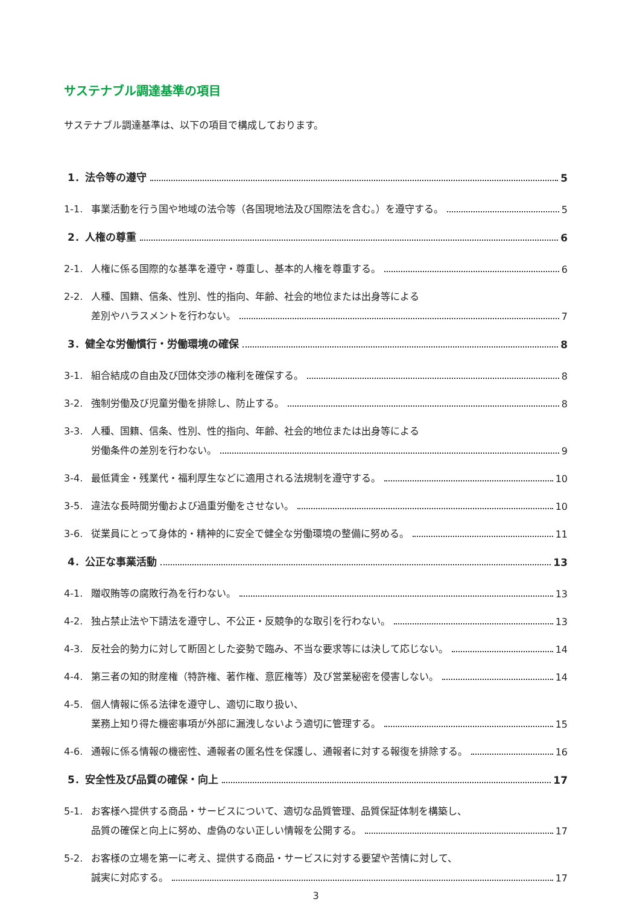サステナブル調達基準の項目
サステナブル調達基準は、以下の項目で構成しております。
1．法令等の遵守 5
1-1. 事業活動を行う国や地域の法令等（各国現地法及び国際法を含む。）を遵守する。 5
2．人権の尊重 6
2-1. 人権に係る国際的な基準を遵守・尊重し、基本的人権を尊重する。 6
2-2. 人種、国籍、信条、性別、性的指向、年齢、社会的地位または出身等による
差別やハラスメントを行わない。 7
3．健全な労働慣行・労働環境の確保 8
3-1. 組合結成の自由及び団体交渉の権利を確保する。 8
3-2. 強制労働及び児童労働を排除し、防止する。 8
3-3. 人種、国籍、信条、性別、性的指向、年齢、社会的地位または出身等による
労働条件の差別を行わない。 9
3-4. 最低賃金・残業代・福利厚生などに適用される法規制を遵守する。 10
3-5. 違法な長時間労働および過重労働をさせない。 10
3-6. 従業員にとって身体的・精神的に安全で健全な労働環境の整備に努める。 11
4．公正な事業活動 13
4-1. 贈収賄等の腐敗行為を行わない。 13
4-2. 独占禁止法や下請法を遵守し、不公正・反競争的な取引を行わない。 13
4-3. 反社会的勢力に対して断固とした姿勢で臨み、不当な要求等には決して応じない。 14
4-4. 第三者の知的財産権（特許権、著作権、意匠権等）及び営業秘密を侵害しない。 14
4-5. 個人情報に係る法律を遵守し、適切に取り扱い、
業務上知り得た機密事項が外部に漏洩しないよう適切に管理する。 15
4-6. 通報に係る情報の機密性、通報者の匿名性を保護し、通報者に対する報復を排除する。 16
5．安全性及び品質の確保・向上 17
5-1. お客様へ提供する商品・サービスについて、適切な品質管理、品質保証体制を構築し、
品質の確保と向上に努め、虚偽のない正しい情報を公開する。 17
5-2. お客様の立場を第一に考え、提供する商品・サービスに対する要望や苦情に対して、
誠実に対応する。 17
3